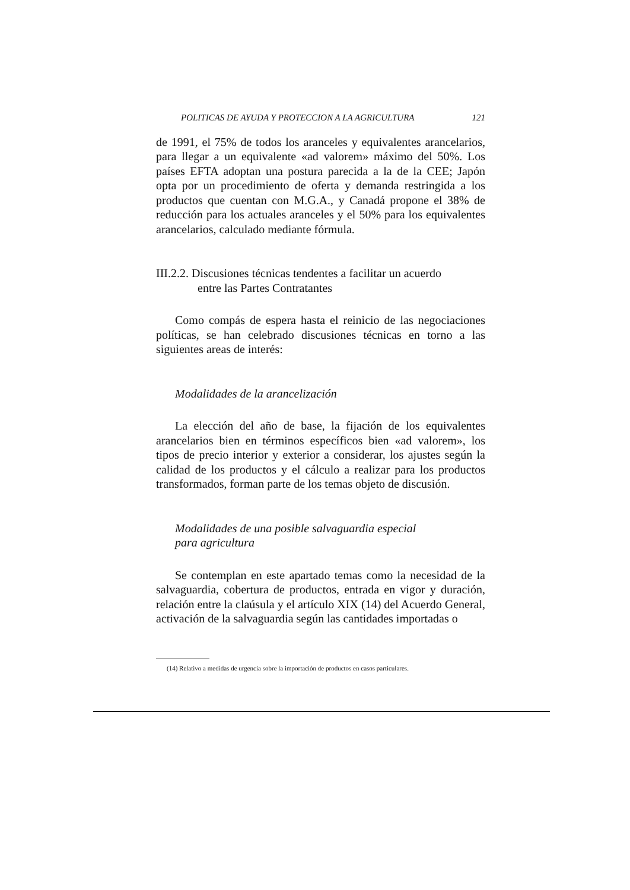POLITICAS DE AYUDA Y PROTECCION A LA AGRICULTURA 121
de 1991, el 75% de todos los aranceles y equivalentes arancelarios, para llegar a un equivalente «ad valorem» máximo del 50%. Los países EFTA adoptan una postura parecida a la de la CEE; Japón opta por un procedimiento de oferta y demanda restringida a los productos que cuentan con M.G.A., y Canadá propone el 38% de reducción para los actuales aranceles y el 50% para los equivalentes arancelarios, calculado mediante fórmula.
III.2.2. Discusiones técnicas tendentes a facilitar un acuerdo
entre las Partes Contratantes
Como compás de espera hasta el reinicio de las negociaciones políticas, se han celebrado discusiones técnicas en torno a las siguientes areas de interés:
Modalidades de la arancelización
La elección del año de base, la fijación de los equivalentes arancelarios bien en términos específicos bien «ad valorem», los tipos de precio interior y exterior a considerar, los ajustes según la calidad de los productos y el cálculo a realizar para los productos transformados, forman parte de los temas objeto de discusión.
Modalidades de una posible salvaguardia especial
para agricultura
Se contemplan en este apartado temas como la necesidad de la salvaguardia, cobertura de productos, entrada en vigor y duración, relación entre la claúsula y el artículo XIX (14) del Acuerdo General, activación de la salvaguardia según las cantidades importadas o
(14) Relativo a medidas de urgencia sobre la importación de productos en casos particulares.